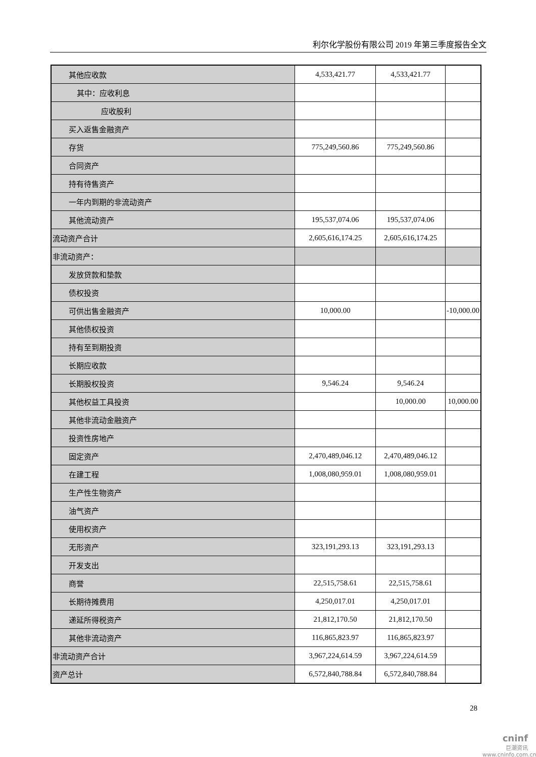利尔化学股份有限公司 2019 年第三季度报告全文
| 其他应收款 | 4,533,421.77 | 4,533,421.77 | |
| 其中：应收利息 | | | |
| 应收股利 | | | |
| 买入返售金融资产 | | | |
| 存货 | 775,249,560.86 | 775,249,560.86 | |
| 合同资产 | | | |
| 持有待售资产 | | | |
| 一年内到期的非流动资产 | | | |
| 其他流动资产 | 195,537,074.06 | 195,537,074.06 | |
| 流动资产合计 | 2,605,616,174.25 | 2,605,616,174.25 | |
| 非流动资产： | | | |
| 发放贷款和垫款 | | | |
| 债权投资 | | | |
| 可供出售金融资产 | 10,000.00 | | -10,000.00 |
| 其他债权投资 | | | |
| 持有至到期投资 | | | |
| 长期应收款 | | | |
| 长期股权投资 | 9,546.24 | 9,546.24 | |
| 其他权益工具投资 | | 10,000.00 | 10,000.00 |
| 其他非流动金融资产 | | | |
| 投资性房地产 | | | |
| 固定资产 | 2,470,489,046.12 | 2,470,489,046.12 | |
| 在建工程 | 1,008,080,959.01 | 1,008,080,959.01 | |
| 生产性生物资产 | | | |
| 油气资产 | | | |
| 使用权资产 | | | |
| 无形资产 | 323,191,293.13 | 323,191,293.13 | |
| 开发支出 | | | |
| 商誉 | 22,515,758.61 | 22,515,758.61 | |
| 长期待摊费用 | 4,250,017.01 | 4,250,017.01 | |
| 递延所得税资产 | 21,812,170.50 | 21,812,170.50 | |
| 其他非流动资产 | 116,865,823.97 | 116,865,823.97 | |
| 非流动资产合计 | 3,967,224,614.59 | 3,967,224,614.59 | |
| 资产总计 | 6,572,840,788.84 | 6,572,840,788.84 | |
28
cninf
巨潮资讯
www.cninfo.com.cn